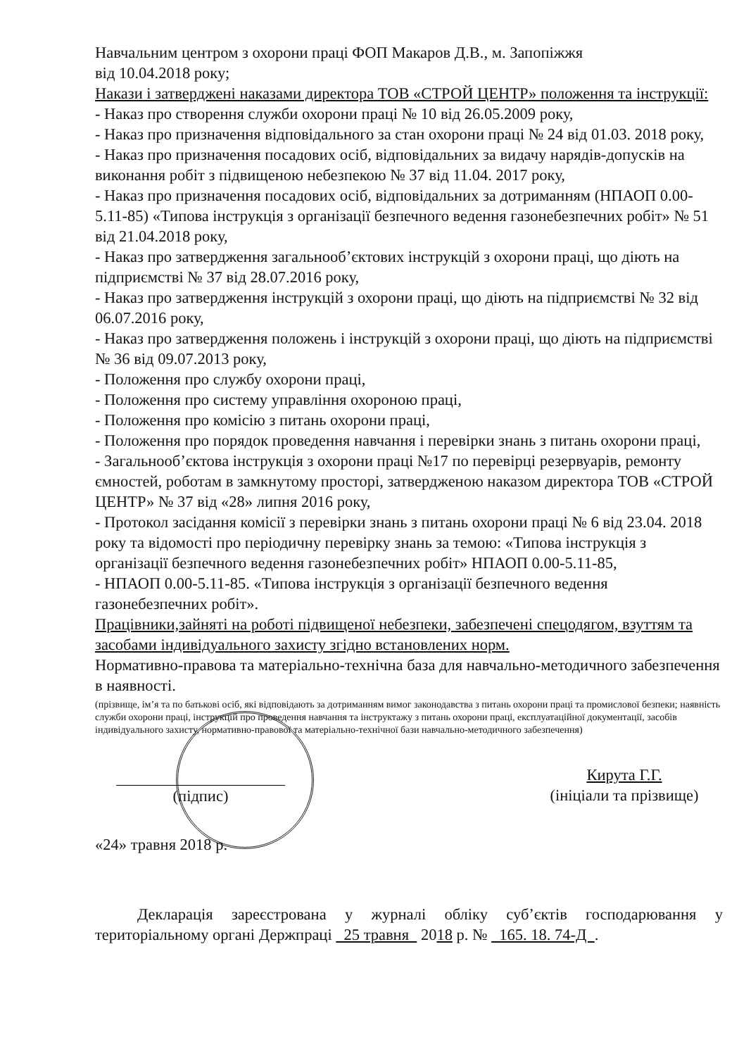Навчальним центром з охорони праці ФОП Макаров Д.В., м. Запопіжжя
від 10.04.2018 року;
Накази і затверджені наказами директора ТОВ «СТРОЙ ЦЕНТР» положення та інструкції:
- Наказ про створення служби охорони праці № 10 від 26.05.2009 року,
- Наказ про призначення відповідального за стан охорони праці № 24 від 01.03. 2018 року,
- Наказ про призначення посадових осіб, відповідальних за видачу нарядів-допусків на виконання робіт з підвищеною небезпекою № 37 від 11.04. 2017 року,
- Наказ про призначення посадових осіб, відповідальних за дотриманням (НПАОП 0.00-5.11-85) «Типова інструкція з організації безпечного ведення газонебезпечних робіт» № 51 від 21.04.2018 року,
- Наказ про затвердження загальнооб’єктових інструкцій з охорони праці, що діють на підприємстві № 37 від 28.07.2016 року,
- Наказ про затвердження інструкцій з охорони праці, що діють на підприємстві № 32 від 06.07.2016 року,
- Наказ про затвердження положень і інструкцій з охорони праці, що діють на підприємстві № 36 від 09.07.2013 року,
- Положення про службу охорони праці,
- Положення про систему управління охороною праці,
- Положення про комісію з питань охорони праці,
- Положення про порядок проведення навчання і перевірки знань з питань охорони праці,
- Загальнооб’єктова інструкція з охорони праці №17 по перевірці резервуарів, ремонту ємностей, роботам в замкнутому просторі, затвердженою наказом директора ТОВ «СТРОЙ ЦЕНТР» № 37 від «28» липня 2016 року,
- Протокол засідання комісії з перевірки знань з питань охорони праці № 6 від 23.04. 2018 року та відомості про періодичну перевірку знань за темою: «Типова інструкція з організації безпечного ведення газонебезпечних робіт» НПАОП 0.00-5.11-85,
- НПАОП 0.00-5.11-85. «Типова інструкція з організації безпечного ведення газонебезпечних робіт».
Працівники,зайняті на роботі підвищеної небезпеки, забезпечені спецодягом, взуттям та засобами індивідуального захисту згідно встановлених норм.
Нормативно-правова та матеріально-технічна база для навчально-методичного забезпечення в наявності.
(прізвище, ім’я та по батькові осіб, які відповідають за дотриманням вимог законодавства з питань охорони праці та промислової безпеки; наявність служби охорони праці, інструкцій про проведення навчання та інструктажу з питань охорони праці, експлуатаційної документації, засобів індивідуального захисту, нормативно-правової та матеріально-технічної бази навчально-методичного забезпечення)
(підпис) Кирута Г.Г.
(ініціали та прізвище)
«24» травня 2018 р.
Декларація зареєстрована у журналі обліку суб’єктів господарювання у територіальному органі Держпраці 25 травня 2018 р. № 165. 18. 74-Д .